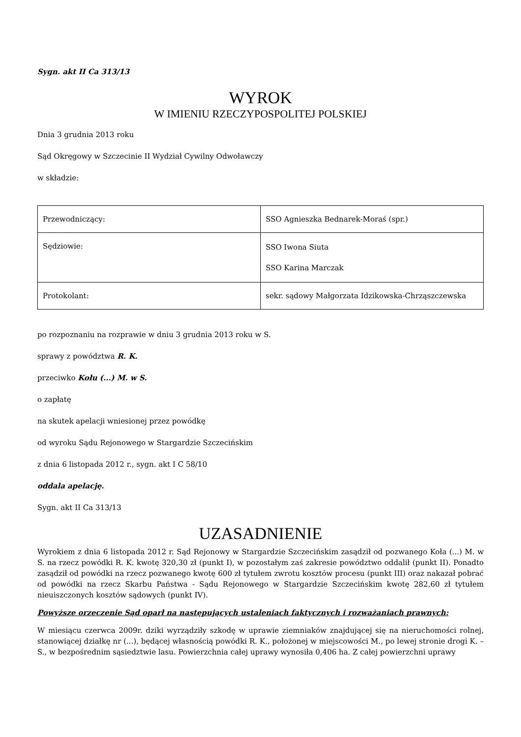Sygn. akt II Ca 313/13
WYROK
W IMIENIU RZECZYPOSPOLITEJ POLSKIEJ
Dnia 3 grudnia 2013 roku
Sąd Okręgowy w Szczecinie II Wydział Cywilny Odwoławczy
w składzie:
| Przewodniczący: | SSO Agnieszka Bednarek-Moraś (spr.) |
| Sędziowie: | SSO Iwona Siuta SSO Karina Marczak |
| Protokolant: | sekr. sądowy Małgorzata Idzikowska-Chrząszczewska |
po rozpoznaniu na rozprawie w dniu 3 grudnia 2013 roku w S.
sprawy z powództwa R. K.
przeciwko Kołu (...) M. w S.
o zapłatę
na skutek apelacji wniesionej przez powódkę
od wyroku Sądu Rejonowego w Stargardzie Szczecińskim
z dnia 6 listopada 2012 r., sygn. akt I C 58/10
oddala apelację.
Sygn. akt II Ca 313/13
UZASADNIENIE
Wyrokiem z dnia 6 listopada 2012 r. Sąd Rejonowy w Stargardzie Szczecińskim zasądził od pozwanego Koła (...) M. w S. na rzecz powódki R. K. kwotę 320,30 zł (punkt I), w pozostałym zaś zakresie powództwo oddalił (punkt II). Ponadto zasądził od powódki na rzecz pozwanego kwotę 600 zł tytułem zwrotu kosztów procesu (punkt III) oraz nakazał pobrać od powódki na rzecz Skarbu Państwa - Sądu Rejonowego w Stargardzie Szczecińskim kwotę 282,60 zł tytułem nieuiszczonych kosztów sądowych (punkt IV).
Powyższe orzeczenie Sąd oparł na następujących ustaleniach faktycznych i rozważaniach prawnych:
W miesiącu czerwca 2009r. dziki wyrządziły szkodę w uprawie ziemniaków znajdującej się na nieruchomości rolnej, stanowiącej działkę nr (...), będącej własnością powódki R. K., położonej w miejscowości M., po lewej stronie drogi K. – S., w bezpośrednim sąsiedztwie lasu. Powierzchnia całej uprawy wynosiła 0,406 ha. Z całej powierzchni uprawy